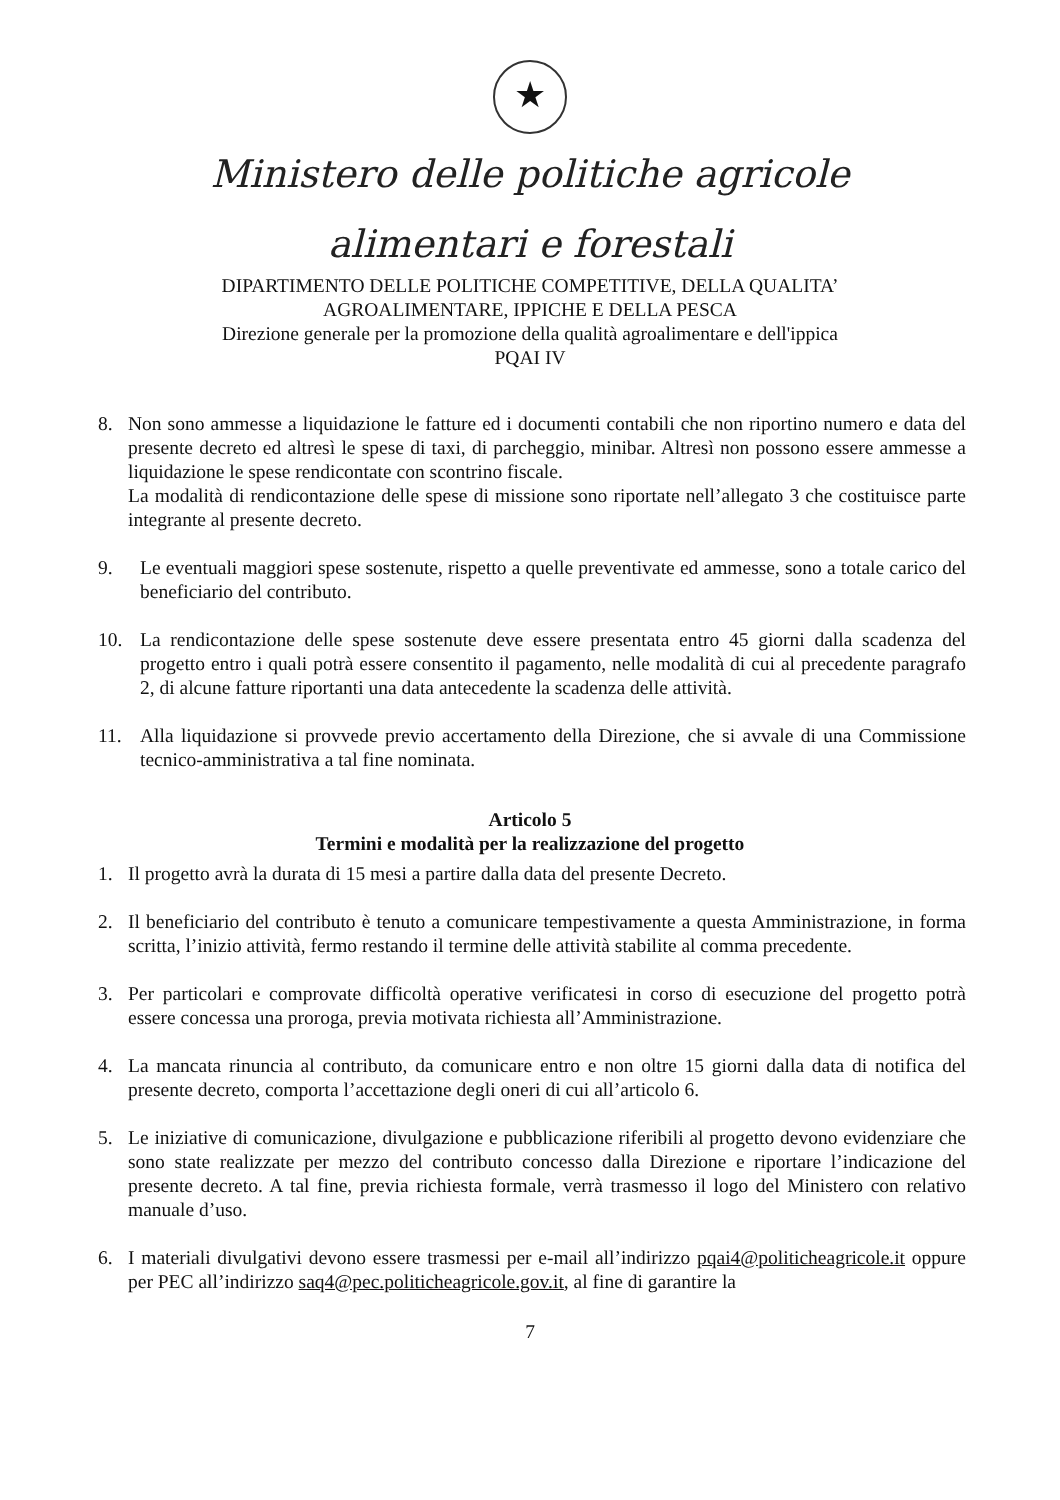★
Ministero delle politiche agricole
alimentari e forestali
DIPARTIMENTO DELLE POLITICHE COMPETITIVE, DELLA QUALITA’
AGROALIMENTARE, IPPICHE E DELLA PESCA
Direzione generale per la promozione della qualità agroalimentare e dell'ippica
PQAI IV
8. Non sono ammesse a liquidazione le fatture ed i documenti contabili che non riportino numero e data del presente decreto ed altresì le spese di taxi, di parcheggio, minibar. Altresì non possono essere ammesse a liquidazione le spese rendicontate con scontrino fiscale.
La modalità di rendicontazione delle spese di missione sono riportate nell’allegato 3 che costituisce parte integrante al presente decreto.
9. Le eventuali maggiori spese sostenute, rispetto a quelle preventivate ed ammesse, sono a totale carico del beneficiario del contributo.
10. La rendicontazione delle spese sostenute deve essere presentata entro 45 giorni dalla scadenza del progetto entro i quali potrà essere consentito il pagamento, nelle modalità di cui al precedente paragrafo 2, di alcune fatture riportanti una data antecedente la scadenza delle attività.
11. Alla liquidazione si provvede previo accertamento della Direzione, che si avvale di una Commissione tecnico-amministrativa a tal fine nominata.
Articolo 5
Termini e modalità per la realizzazione del progetto
1. Il progetto avrà la durata di 15 mesi a partire dalla data del presente Decreto.
2. Il beneficiario del contributo è tenuto a comunicare tempestivamente a questa Amministrazione, in forma scritta, l’inizio attività, fermo restando il termine delle attività stabilite al comma precedente.
3. Per particolari e comprovate difficoltà operative verificatesi in corso di esecuzione del progetto potrà essere concessa una proroga, previa motivata richiesta all’Amministrazione.
4. La mancata rinuncia al contributo, da comunicare entro e non oltre 15 giorni dalla data di notifica del presente decreto, comporta l’accettazione degli oneri di cui all’articolo 6.
5. Le iniziative di comunicazione, divulgazione e pubblicazione riferibili al progetto devono evidenziare che sono state realizzate per mezzo del contributo concesso dalla Direzione e riportare l’indicazione del presente decreto. A tal fine, previa richiesta formale, verrà trasmesso il logo del Ministero con relativo manuale d’uso.
6. I materiali divulgativi devono essere trasmessi per e-mail all’indirizzo pqai4@politicheagricole.it oppure per PEC all’indirizzo saq4@pec.politicheagricole.gov.it, al fine di garantire la
7